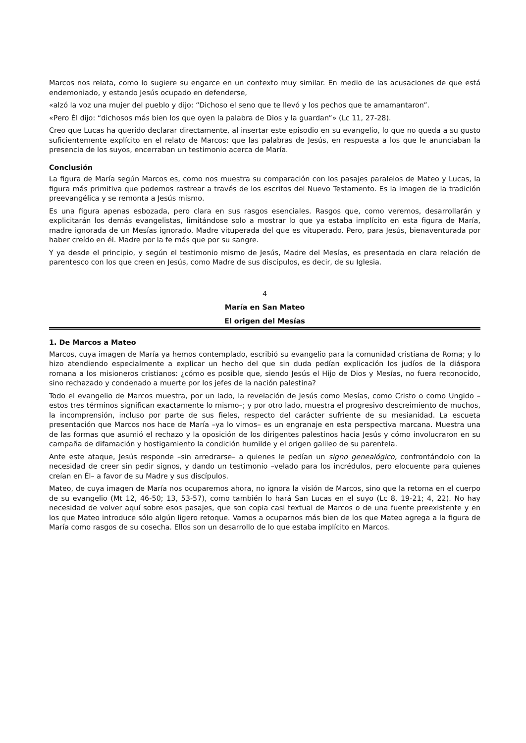Marcos nos relata, como lo sugiere su engarce en un contexto muy similar. En medio de las acusaciones de que está endemoniado, y estando Jesús ocupado en defenderse,
«alzó la voz una mujer del pueblo y dijo: “Dichoso el seno que te llevó y los pechos que te amamantaron”.
«Pero Él dijo: “dichosos más bien los que oyen la palabra de Dios y la guardan”» (Lc 11, 27-28).
Creo que Lucas ha querido declarar directamente, al insertar este episodio en su evangelio, lo que no queda a su gusto suficientemente explícito en el relato de Marcos: que las palabras de Jesús, en respuesta a los que le anunciaban la presencia de los suyos, encerraban un testimonio acerca de María.
Conclusión
La figura de María según Marcos es, como nos muestra su comparación con los pasajes paralelos de Mateo y Lucas, la figura más primitiva que podemos rastrear a través de los escritos del Nuevo Testamento. Es la imagen de la tradición preevangélica y se remonta a Jesús mismo.
Es una figura apenas esbozada, pero clara en sus rasgos esenciales. Rasgos que, como veremos, desarrollarán y explicitarán los demás evangelistas, limitándose solo a mostrar lo que ya estaba implícito en esta figura de María, madre ignorada de un Mesías ignorado. Madre vituperada del que es vituperado. Pero, para Jesús, bienaventurada por haber creído en él. Madre por la fe más que por su sangre.
Y ya desde el principio, y según el testimonio mismo de Jesús, Madre del Mesías, es presentada en clara relación de parentesco con los que creen en Jesús, como Madre de sus discípulos, es decir, de su Iglesia.
4
María en San Mateo
El origen del Mesías
1. De Marcos a Mateo
Marcos, cuya imagen de María ya hemos contemplado, escribió su evangelio para la comunidad cristiana de Roma; y lo hizo atendiendo especialmente a explicar un hecho del que sin duda pedían explicación los judíos de la diáspora romana a los misioneros cristianos: ¿cómo es posible que, siendo Jesús el Hijo de Dios y Mesías, no fuera reconocido, sino rechazado y condenado a muerte por los jefes de la nación palestina?
Todo el evangelio de Marcos muestra, por un lado, la revelación de Jesús como Mesías, como Cristo o como Ungido –estos tres términos significan exactamente lo mismo–; y por otro lado, muestra el progresivo descreimiento de muchos, la incomprensión, incluso por parte de sus fieles, respecto del carácter sufriente de su mesianidad. La escueta presentación que Marcos nos hace de María –ya lo vimos– es un engranaje en esta perspectiva marcana. Muestra una de las formas que asumió el rechazo y la oposición de los dirigentes palestinos hacia Jesús y cómo involucraron en su campaña de difamación y hostigamiento la condición humilde y el origen galileo de su parentela.
Ante este ataque, Jesús responde –sin arredrarse– a quienes le pedían un signo genealógico, confrontándolo con la necesidad de creer sin pedir signos, y dando un testimonio –velado para los incrédulos, pero elocuente para quienes creían en Él– a favor de su Madre y sus discípulos.
Mateo, de cuya imagen de María nos ocuparemos ahora, no ignora la visión de Marcos, sino que la retoma en el cuerpo de su evangelio (Mt 12, 46-50; 13, 53-57), como también lo hará San Lucas en el suyo (Lc 8, 19-21; 4, 22). No hay necesidad de volver aquí sobre esos pasajes, que son copia casi textual de Marcos o de una fuente preexistente y en los que Mateo introduce sólo algún ligero retoque. Vamos a ocuparnos más bien de los que Mateo agrega a la figura de María como rasgos de su cosecha. Ellos son un desarrollo de lo que estaba implícito en Marcos.